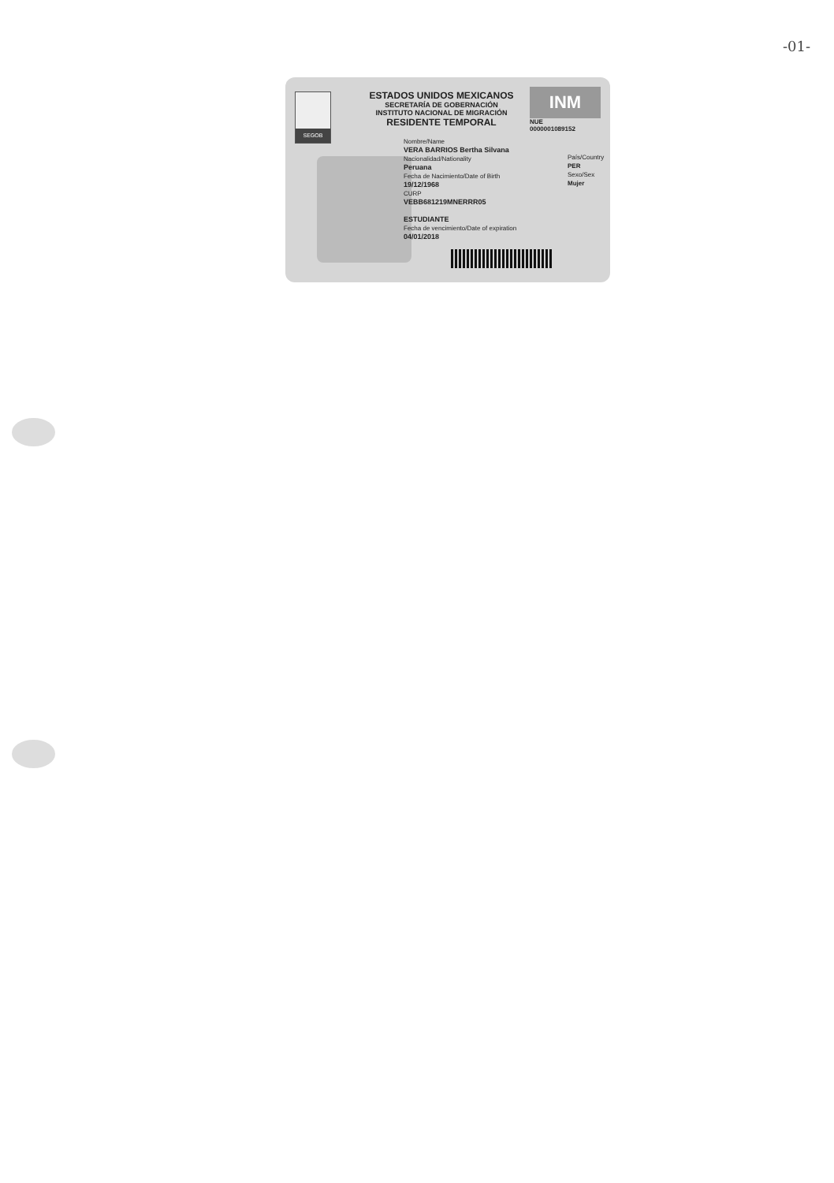-01-
SEGOB
ESTADOS UNIDOS MEXICANOS
SECRETARÍA DE GOBERNACIÓN
INSTITUTO NACIONAL DE MIGRACIÓN
RESIDENTE TEMPORAL
INM
NUE
0000001089152
Nombre/Name
VERA BARRIOS Bertha Silvana
Nacionalidad/Nationality
Peruana
Fecha de Nacimiento/Date of Birth
19/12/1968
CURP
VEBB681219MNERRR05
ESTUDIANTE
Fecha de vencimiento/Date of expiration
04/01/2018
País/Country
PER
Sexo/Sex
Mujer